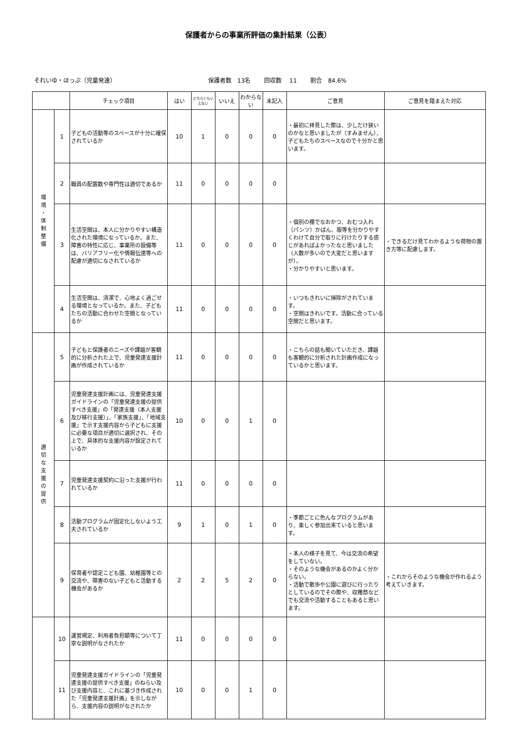保護者からの事業所評価の集計結果（公表）
それいゆ・ほっぷ（児童発達） 保護者数　13名 回収数　 11 割合　84.6%
| | | チェック項目 | はい | どちらともいえない | いいえ | わからない | 未記入 | ご意見 | ご意見を踏まえた対応 |
| --- | --- | --- | --- | --- | --- | --- | --- | --- | --- |
| 環 境 ・ 体 制 整 備 | 1 | 子どもの活動等のスペースが十分に確保されているか | 10 | 1 | 0 | 0 | 0 | ・最初に拝見した際は、少しだけ狭いのかなと思いましたが（すみません）、子どもたちのスペースなので十分かと思います。 | |
| | 2 | 職員の配置数や専門性は適切であるか | 11 | 0 | 0 | 0 | 0 | | |
| | 3 | 生活空間は、本人に分かりやすい構造化された環境になっているか。また、障害の特性に応じ、事業所の設備等は、バリアフリー化や情報伝達等への配慮が適切になされているか | 11 | 0 | 0 | 0 | 0 | ・個別の棚でなおかつ、おむつ入れ（パンツ）かばん、服等を分かりやすくわけて自分で取りに行けたりする感じがあればよかったなと思いました（人数が多いので大変だと思いますが）。 ・分かりやすいと思います。 | ・できるだけ見てわかるような荷物の置き方等に配慮します。 |
| | 4 | 生活空間は、清潔で、心地よく過ごせる環境となっているか。また、子どもたちの活動に合わせた空間となっているか | 11 | 0 | 0 | 0 | 0 | ・いつもきれいに掃除がされています。 ・空間はきれいです。活動に合っている空間だと思います。 | |
| 適 切 な 支 援 の 提 供 | 5 | 子どもと保護者のニーズや課題が客観的に分析された上で、児童発達支援計画が作成されているか | 11 | 0 | 0 | 0 | 0 | ・こちらの話も聞いていただき、課題も客観的に分析された計画作成になっているかと思います。 | |
| | 6 | 児童発達支援計画には、児童発達支援ガイドラインの「児童発達支援の提供すべき支援」の「発達支援（本人支援及び移行支援）」、「家族支援」、「地域支援」で示す支援内容から子どもに支援に必要な項目が適切に選択され、その上で、具体的な支援内容が設定されているか | 10 | 0 | 0 | 1 | 0 | | |
| | 7 | 児童発達支援契約に沿った支援が行われているか | 11 | 0 | 0 | 0 | 0 | | |
| | 8 | 活動プログラムが固定化しないよう工夫されているか | 9 | 1 | 0 | 1 | 0 | ・季節ごとに色んなプログラムがあり、楽しく参加出来ていると思います。 | |
| | 9 | 保育者や認定こども園、幼稚園等との交流や、障害のない子どもと活動する機会があるか | 2 | 2 | 5 | 2 | 0 | ・本人の様子を見て、今は交流の希望をしていない。 ・そのような機会があるのかよく分からない。 ・活動で散歩や公園に遊びに行ったりとしているのでその際や、収穫祭などでも交流や活動することもあると思います。 | ・これからそのような機会が作れるよう考えていきます。 |
| | 10 | 運営規定、利用者負担額等について丁寧な説明がなされたか | 11 | 0 | 0 | 0 | 0 | | |
| | 11 | 児童発達支援ガイドラインの「児童発達支援の提供すべき支援」のねらい及び支援内容と、これに基づき作成された「児童発達支援計画」を示しながら、支援内容の説明がなされたか | 10 | 0 | 0 | 1 | 0 | | |